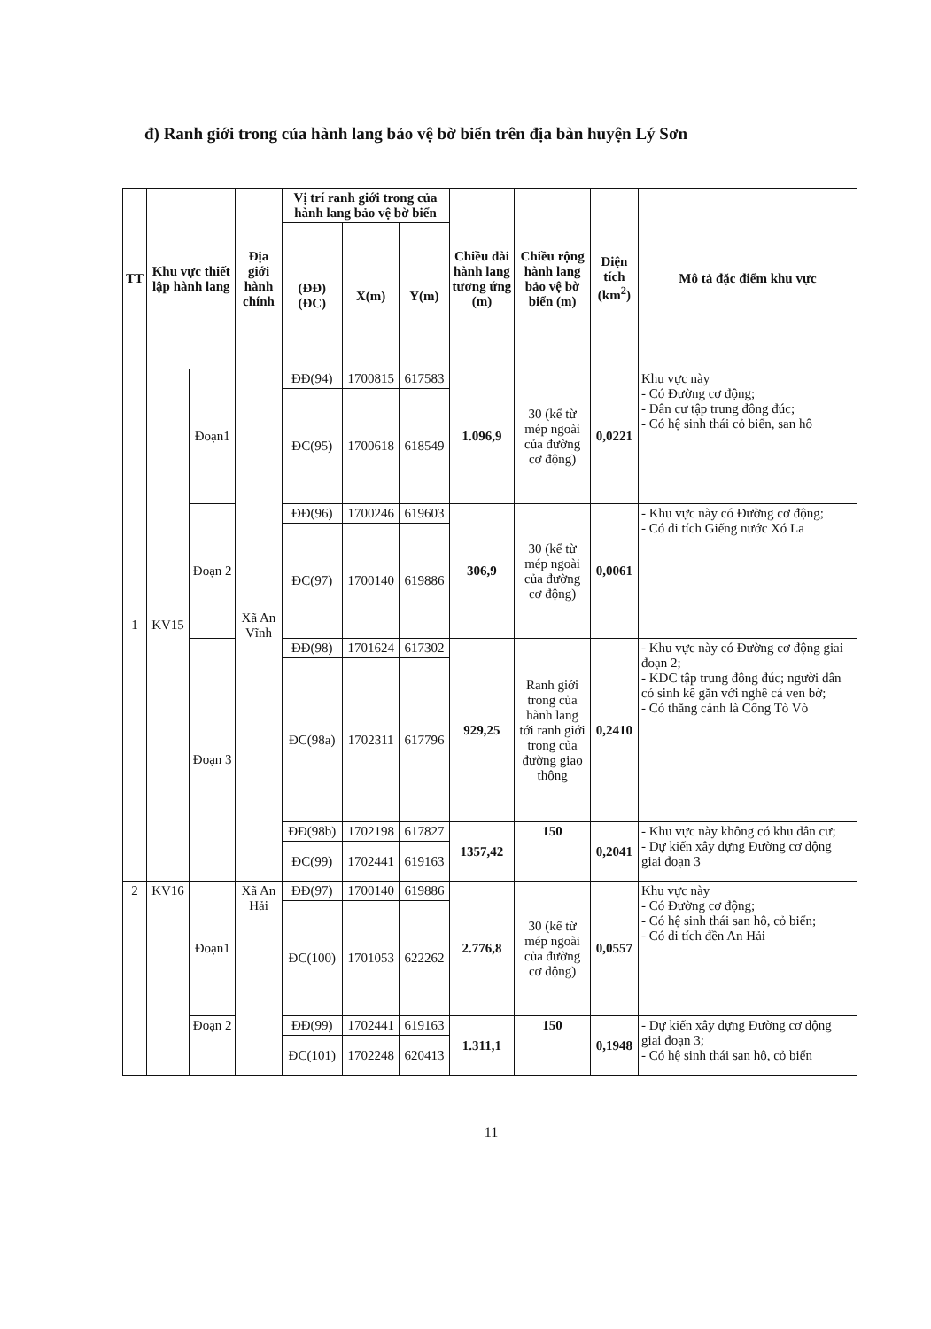đ) Ranh giới trong của hành lang bảo vệ bờ biển trên địa bàn huyện Lý Sơn
| TT | Khu vực thiết lập hành lang | | Địa giới hành chính | Vị trí ranh giới trong của hành lang bảo vệ bờ biển | | | Chiều dài hành lang tương ứng (m) | Chiều rộng hành lang bảo vệ bờ biển (m) | Diện tích (km<sup>2</sup>) | Mô tả đặc điểm khu vực |
| --- | --- | --- | --- | --- | --- | --- | --- | --- | --- | --- |
| | | | | (ĐĐ) (ĐC) | X(m) | Y(m) | | | | |
| 1 | KV15 | Đoạn1 | Xã An Vĩnh | ĐĐ(94) | 1700815 | 617583 | 1.096,9 | 30 (kể từ mép ngoài của đường cơ động) | 0,0221 | Khu vực này - Có Đường cơ động; - Dân cư tập trung đông đúc; - Có hệ sinh thái cỏ biển, san hô |
| | | | | ĐC(95) | 1700618 | 618549 | | | | |
| | | Đoạn 2 | | ĐĐ(96) | 1700246 | 619603 | 306,9 | 30 (kể từ mép ngoài của đường cơ động) | 0,0061 | - Khu vực này có Đường cơ động; - Có di tích Giếng nước Xó La |
| | | | | ĐC(97) | 1700140 | 619886 | | | | |
| | | Đoạn 3 | | ĐĐ(98) | 1701624 | 617302 | 929,25 | Ranh giới trong của hành lang tới ranh giới trong của đường giao thông | 0,2410 | - Khu vực này có Đường cơ động giai đoạn 2; - KDC tập trung đông đúc; người dân có sinh kế gắn với nghề cá ven bờ; - Có thắng cảnh là Cổng Tò Vò |
| | | | | ĐC(98a) | 1702311 | 617796 | | | | |
| | | | | ĐĐ(98b) | 1702198 | 617827 | 1357,42 | 150 | 0,2041 | - Khu vực này không có khu dân cư; - Dự kiến xây dựng Đường cơ động giai đoạn 3 |
| | | | | ĐC(99) | 1702441 | 619163 | | | | |
| 2 | KV16 | Đoạn1 | Xã An Hải | ĐĐ(97) | 1700140 | 619886 | 2.776,8 | 30 (kể từ mép ngoài của đường cơ động) | 0,0557 | Khu vực này - Có Đường cơ động; - Có hệ sinh thái san hô, cỏ biển; - Có di tích đền An Hải |
| | | | | ĐC(100) | 1701053 | 622262 | | | | |
| | | Đoạn 2 | | ĐĐ(99) | 1702441 | 619163 | 1.311,1 | 150 | 0,1948 | - Dự kiến xây dựng Đường cơ động giai đoạn 3; - Có hệ sinh thái san hô, cỏ biển |
| | | | | ĐC(101) | 1702248 | 620413 | | | | |
11